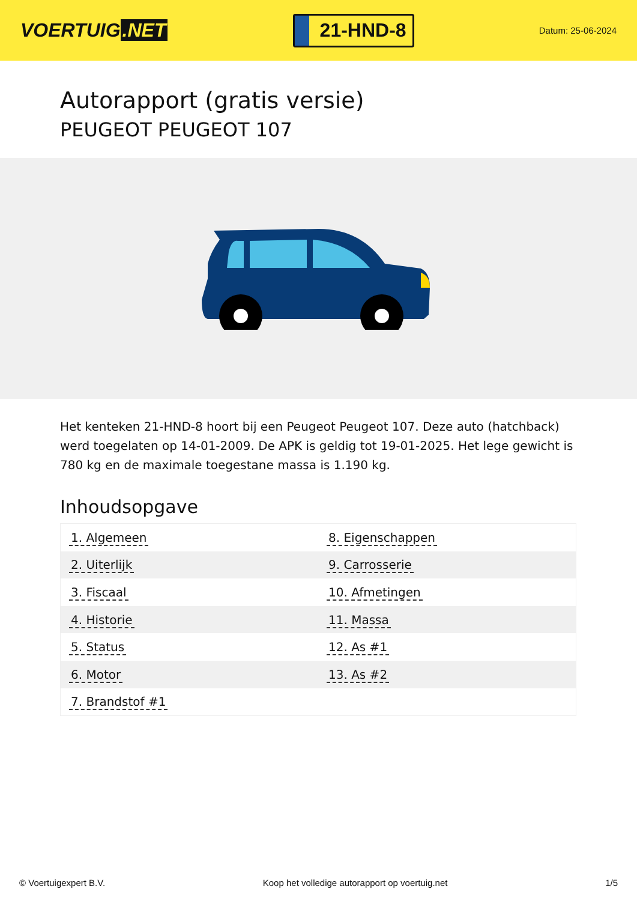VOERTUIG.NET
21-HND-8
Datum: 25-06-2024
Autorapport (gratis versie)
PEUGEOT PEUGEOT 107
Het kenteken 21-HND-8 hoort bij een Peugeot Peugeot 107. Deze auto (hatchback) werd toegelaten op 14-01-2009. De APK is geldig tot 19-01-2025. Het lege gewicht is 780 kg en de maximale toegestane massa is 1.190 kg.
Inhoudsopgave
| 1. Algemeen | 8. Eigenschappen |
| 2. Uiterlijk | 9. Carrosserie |
| 3. Fiscaal | 10. Afmetingen |
| 4. Historie | 11. Massa |
| 5. Status | 12. As #1 |
| 6. Motor | 13. As #2 |
| 7. Brandstof #1 | |
© Voertuigexpert B.V. Koop het volledige autorapport op voertuig.net 1/5